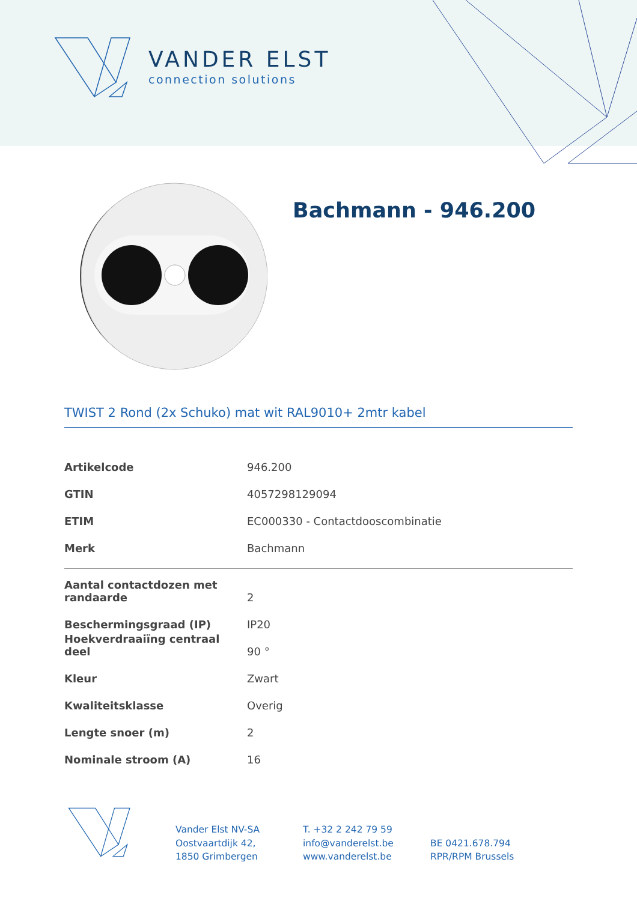VANDER ELST
connection solutions
Bachmann - 946.200
TWIST 2 Rond (2x Schuko) mat wit RAL9010+ 2mtr kabel
| Artikelcode | 946.200 |
| GTIN | 4057298129094 |
| ETIM | EC000330 - Contactdooscombinatie |
| Merk | Bachmann |
| Aantal contactdozen met randaarde | 2 |
| Beschermingsgraad (IP) | IP20 |
| Hoekverdraaiïng centraal deel | 90 ° |
| Kleur | Zwart |
| Kwaliteitsklasse | Overig |
| Lengte snoer (m) | 2 |
| Nominale stroom (A) | 16 |
Vander Elst NV-SA
Oostvaartdijk 42,
1850 Grimbergen
T. +32 2 242 79 59
info@vanderelst.be
www.vanderelst.be
BE 0421.678.794
RPR/RPM Brussels